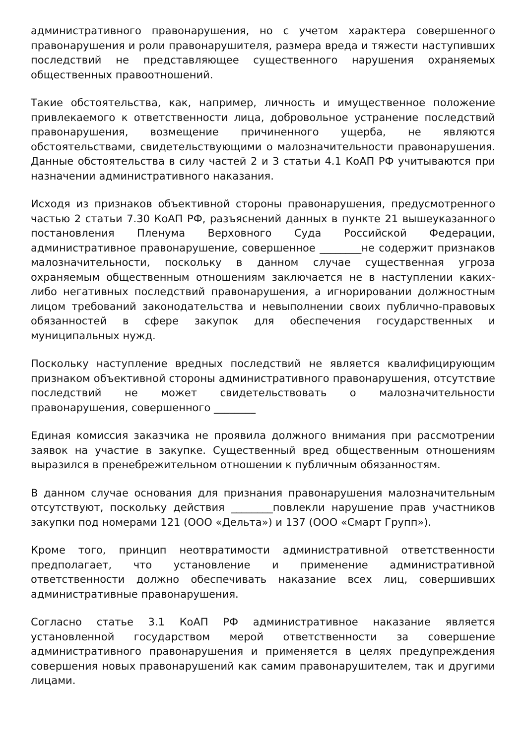административного правонарушения, но с учетом характера совершенного правонарушения и роли правонарушителя, размера вреда и тяжести наступивших последствий не представляющее существенного нарушения охраняемых общественных правоотношений.
Такие обстоятельства, как, например, личность и имущественное положение привлекаемого к ответственности лица, добровольное устранение последствий правонарушения, возмещение причиненного ущерба, не являются обстоятельствами, свидетельствующими о малозначительности правонарушения. Данные обстоятельства в силу частей 2 и 3 статьи 4.1 КоАП РФ учитываются при назначении административного наказания.
Исходя из признаков объективной стороны правонарушения, предусмотренного частью 2 статьи 7.30 КоАП РФ, разъяснений данных в пункте 21 вышеуказанного постановления Пленума Верховного Суда Российской Федерации, административное правонарушение, совершенное ________не содержит признаков малозначительности, поскольку в данном случае существенная угроза охраняемым общественным отношениям заключается не в наступлении каких-либо негативных последствий правонарушения, а игнорировании должностным лицом требований законодательства и невыполнении своих публично-правовых обязанностей в сфере закупок для обеспечения государственных и муниципальных нужд.
Поскольку наступление вредных последствий не является квалифицирующим признаком объективной стороны административного правонарушения, отсутствие последствий не может свидетельствовать о малозначительности правонарушения, совершенного ________
Единая комиссия заказчика не проявила должного внимания при рассмотрении заявок на участие в закупке. Существенный вред общественным отношениям выразился в пренебрежительном отношении к публичным обязанностям.
В данном случае основания для признания правонарушения малозначительным отсутствуют, поскольку действия ________повлекли нарушение прав участников закупки под номерами 121 (ООО «Дельта») и 137 (ООО «Смарт Групп»).
Кроме того, принцип неотвратимости административной ответственности предполагает, что установление и применение административной ответственности должно обеспечивать наказание всех лиц, совершивших административные правонарушения.
Согласно статье 3.1 КоАП РФ административное наказание является установленной государством мерой ответственности за совершение административного правонарушения и применяется в целях предупреждения совершения новых правонарушений как самим правонарушителем, так и другими лицами.